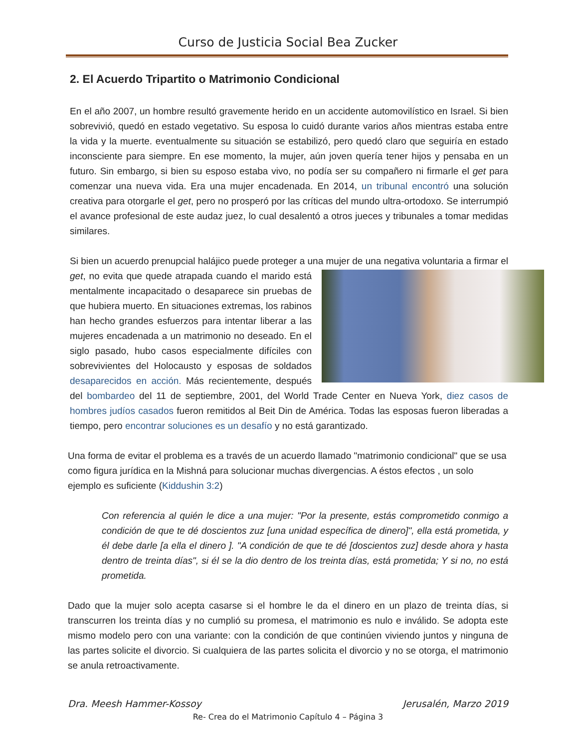Curso de Justicia Social Bea Zucker
2. El Acuerdo Tripartito o Matrimonio Condicional
En el año 2007, un hombre resultó gravemente herido en un accidente automovilístico en Israel. Si bien sobrevivió, quedó en estado vegetativo. Su esposa lo cuidó durante varios años mientras estaba entre la vida y la muerte. eventualmente su situación se estabilizó, pero quedó claro que seguiría en estado inconsciente para siempre. En ese momento, la mujer, aún joven quería tener hijos y pensaba en un futuro. Sin embargo, si bien su esposo estaba vivo, no podía ser su compañero ni firmarle el get para comenzar una nueva vida. Era una mujer encadenada. En 2014, un tribunal encontró una solución creativa para otorgarle el get, pero no prosperó por las críticas del mundo ultra-ortodoxo. Se interrumpió el avance profesional de este audaz juez, lo cual desalentó a otros jueces y tribunales a tomar medidas similares.
Si bien un acuerdo prenupcial halájico puede proteger a una mujer de una negativa voluntaria a firmar el get, no evita que quede atrapada cuando el marido está mentalmente incapacitado o desaparece sin pruebas de que hubiera muerto. En situaciones extremas, los rabinos han hecho grandes esfuerzos para intentar liberar a las mujeres encadenada a un matrimonio no deseado. En el siglo pasado, hubo casos especialmente difíciles con sobrevivientes del Holocausto y esposas de soldados desaparecidos en acción. Más recientemente, después del bombardeo del 11 de septiembre, 2001, del World Trade Center en Nueva York, diez casos de hombres judíos casados fueron remitidos al Beit Din de América. Todas las esposas fueron liberadas a tiempo, pero encontrar soluciones es un desafío y no está garantizado.
Una forma de evitar el problema es a través de un acuerdo llamado "matrimonio condicional" que se usa como figura jurídica en la Mishná para solucionar muchas divergencias. A éstos efectos , un solo ejemplo es suficiente (Kiddushin 3:2)
Con referencia al quién le dice a una mujer: "Por la presente, estás comprometido conmigo a condición de que te dé doscientos zuz [una unidad específica de dinero]", ella está prometida, y él debe darle [a ella el dinero ]. "A condición de que te dé [doscientos zuz] desde ahora y hasta dentro de treinta días", si él se la dio dentro de los treinta días, está prometida; Y si no, no está prometida.
Dado que la mujer solo acepta casarse si el hombre le da el dinero en un plazo de treinta días, si transcurren los treinta días y no cumplió su promesa, el matrimonio es nulo e inválido. Se adopta este mismo modelo pero con una variante: con la condición de que continúen viviendo juntos y ninguna de las partes solicite el divorcio. Si cualquiera de las partes solicita el divorcio y no se otorga, el matrimonio se anula retroactivamente.
Dra. Meesh Hammer-Kossoy Jerusalén, Marzo 2019
Re- Crea do el Matrimonio Capítulo 4 – Página 3